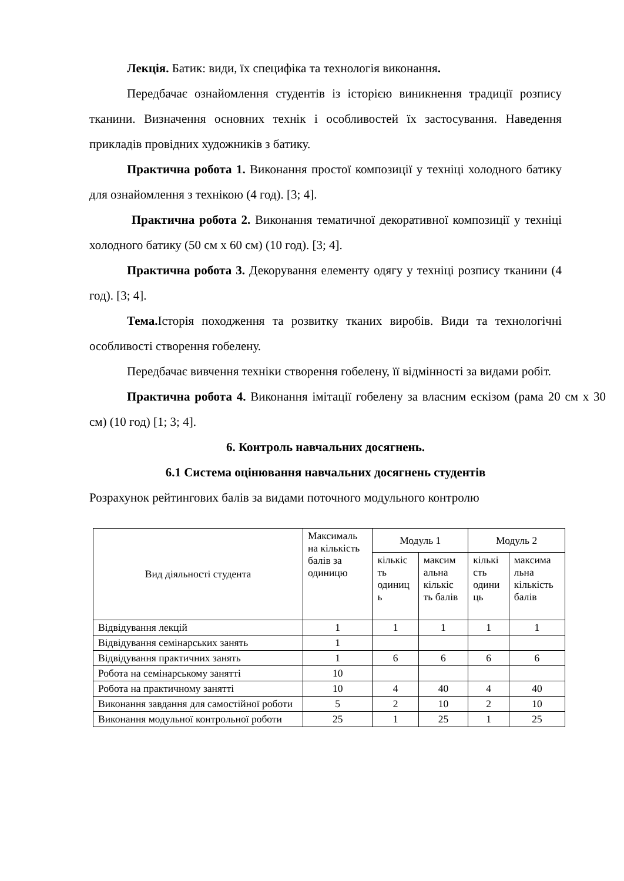Лекція. Батик: види, їх специфіка та технологія виконання.
Передбачає ознайомлення студентів із історією виникнення традиції розпису тканини. Визначення основних технік і особливостей їх застосування. Наведення прикладів провідних художників з батику.
Практична робота 1. Виконання простої композиції у техніці холодного батику для ознайомлення з технікою (4 год). [3; 4].
Практична робота 2. Виконання тематичної декоративної композиції у техніці холодного батику (50 см х 60 см) (10 год). [3; 4].
Практична робота 3. Декорування елементу одягу у техніці розпису тканини (4 год). [3; 4].
Тема. Історія походження та розвитку тканих виробів. Види та технологічні особливості створення гобелену.
Передбачає вивчення техніки створення гобелену, її відмінності за видами робіт.
Практична робота 4. Виконання імітації гобелену за власним ескізом (рама 20 см х 30 см) (10 год) [1; 3; 4].
6. Контроль навчальних досягнень.
6.1 Система оцінювання навчальних досягнень студентів
Розрахунок рейтингових балів за видами поточного модульного контролю
| Вид діяльності студента | Максималь на кількість балів за одиницю | Модуль 1 | | Модуль 2 | |
| --- | --- | --- | --- | --- | --- |
| | | кількіс ть одиниц ь | максим альна кількіс ть балів | кількі сть одини ць | максима льна кількість балів |
| Відвідування лекцій | 1 | 1 | 1 | 1 | 1 |
| Відвідування семінарських занять | 1 | | | | |
| Відвідування практичних занять | 1 | 6 | 6 | 6 | 6 |
| Робота на семінарському занятті | 10 | | | | |
| Робота на практичному занятті | 10 | 4 | 40 | 4 | 40 |
| Виконання завдання для самостійної роботи | 5 | 2 | 10 | 2 | 10 |
| Виконання модульної контрольної роботи | 25 | 1 | 25 | 1 | 25 |